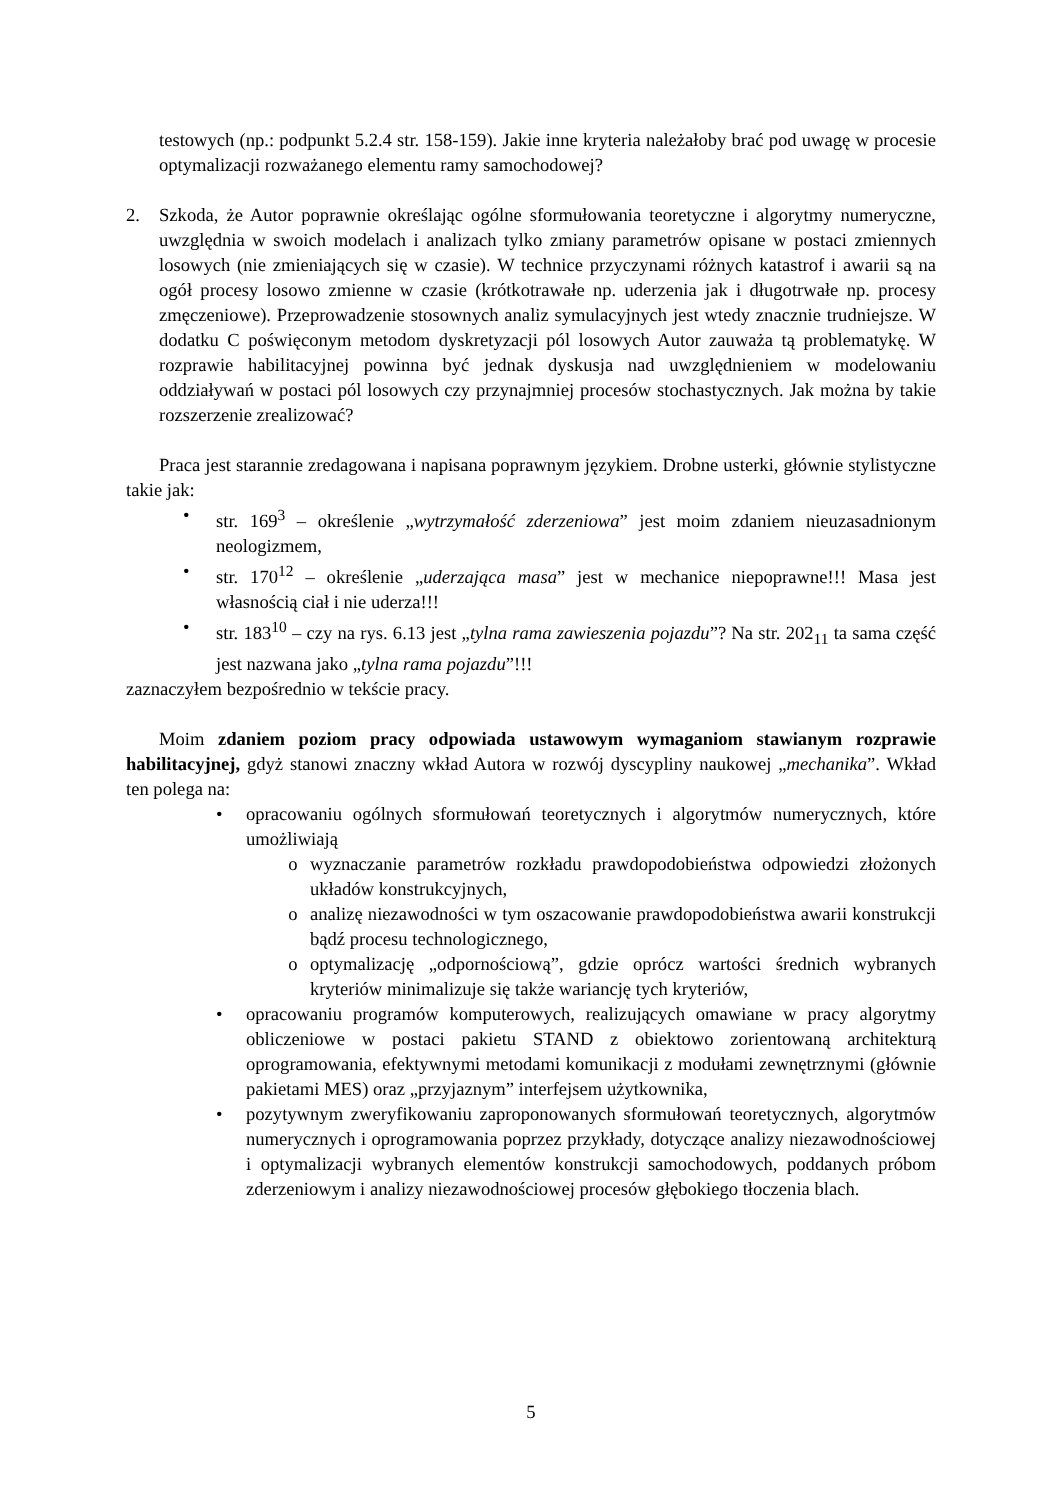testowych (np.: podpunkt 5.2.4 str. 158-159). Jakie inne kryteria należałoby brać pod uwagę w procesie optymalizacji rozważanego elementu ramy samochodowej?
2. Szkoda, że Autor poprawnie określając ogólne sformułowania teoretyczne i algorytmy numeryczne, uwzględnia w swoich modelach i analizach tylko zmiany parametrów opisane w postaci zmiennych losowych (nie zmieniających się w czasie). W technice przyczynami różnych katastrof i awarii są na ogół procesy losowo zmienne w czasie (krótkotrawałe np. uderzenia jak i długotrwałe np. procesy zmęczeniowe). Przeprowadzenie stosownych analiz symulacyjnych jest wtedy znacznie trudniejsze. W dodatku C poświęconym metodom dyskretyzacji pól losowych Autor zauważa tą problematykę. W rozprawie habilitacyjnej powinna być jednak dyskusja nad uwzględnieniem w modelowaniu oddziaływań w postaci pól losowych czy przynajmniej procesów stochastycznych. Jak można by takie rozszerzenie zrealizować?
Praca jest starannie zredagowana i napisana poprawnym językiem. Drobne usterki, głównie stylistyczne takie jak:
• str. 169<sup>3</sup> – określenie „wytrzymałość zderzeniowa” jest moim zdaniem nieuzasadnionym neologizmem,
• str. 170<sup>12</sup> – określenie „uderzająca masa” jest w mechanice niepoprawne!!! Masa jest własnością ciał i nie uderza!!!
• str. 183<sup>10</sup> – czy na rys. 6.13 jest „tylna rama zawieszenia pojazdu”? Na str. 202<sub>11</sub> ta sama część jest nazwana jako „tylna rama pojazdu”!!!
zaznaczyłem bezpośrednio w tekście pracy.
Moim zdaniem poziom pracy odpowiada ustawowym wymaganiom stawianym rozprawie habilitacyjnej, gdyż stanowi znaczny wkład Autora w rozwój dyscypliny naukowej „mechanika”. Wkład ten polega na:
• opracowaniu ogólnych sformułowań teoretycznych i algorytmów numerycznych, które umożliwiają
o wyznaczanie parametrów rozkładu prawdopodobieństwa odpowiedzi złożonych układów konstrukcyjnych,
o analizę niezawodności w tym oszacowanie prawdopodobieństwa awarii konstrukcji bądź procesu technologicznego,
o optymalizację „odpornościową”, gdzie oprócz wartości średnich wybranych kryteriów minimalizuje się także wariancję tych kryteriów,
• opracowaniu programów komputerowych, realizujących omawiane w pracy algorytmy obliczeniowe w postaci pakietu STAND z obiektowo zorientowaną architekturą oprogramowania, efektywnymi metodami komunikacji z modułami zewnętrznymi (głównie pakietami MES) oraz „przyjaznym” interfejsem użytkownika,
• pozytywnym zweryfikowaniu zaproponowanych sformułowań teoretycznych, algorytmów numerycznych i oprogramowania poprzez przykłady, dotyczące analizy niezawodnościowej i optymalizacji wybranych elementów konstrukcji samochodowych, poddanych próbom zderzeniowym i analizy niezawodnościowej procesów głębokiego tłoczenia blach.
5